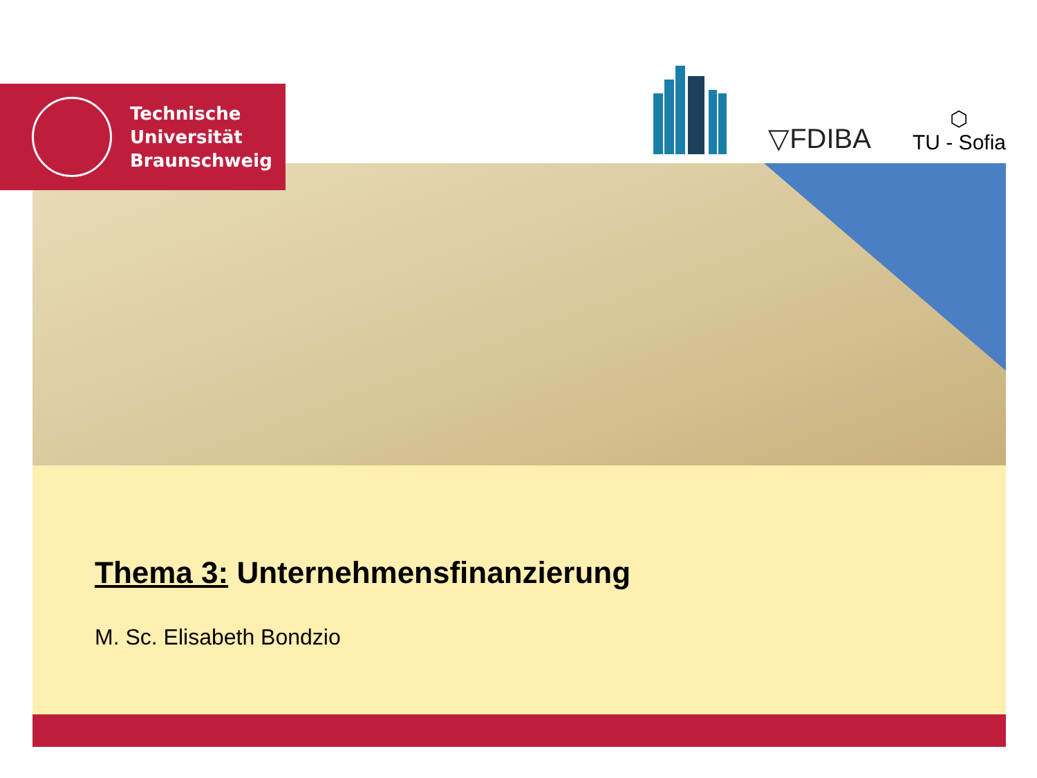Technische
Universität
Braunschweig
▽FDIBA
⬡
TU - Sofia
Thema 3: Unternehmensfinanzierung
M. Sc. Elisabeth Bondzio